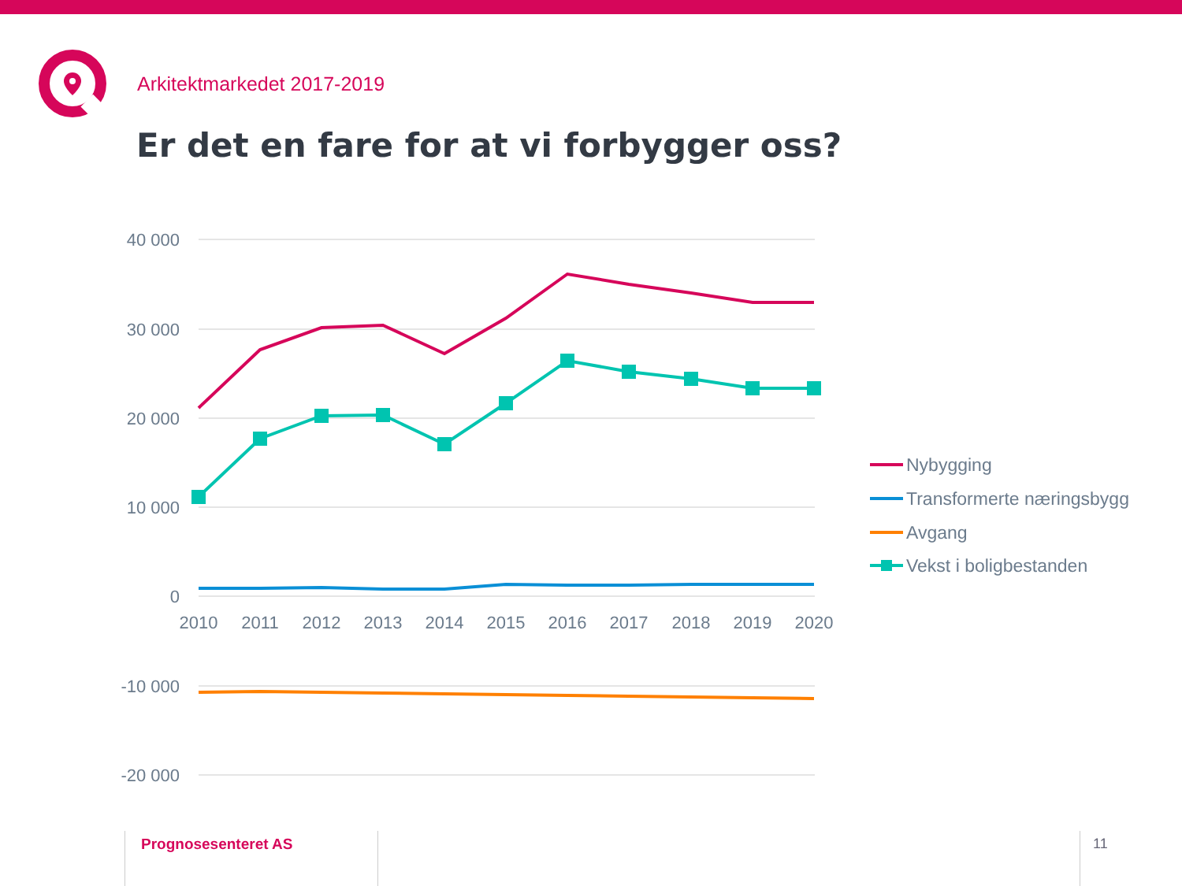Arkitektmarkedet 2017-2019
Er det en fare for at vi forbygger oss?
40 000
30 000
20 000
10 000
0
-10 000
-20 000
2010
2011
2012
2013
2014
2015
2016
2017
2018
2019
2020
Nybygging
Transformerte næringsbygg
Avgang
Vekst i boligbestanden
Prognosesenteret AS 11